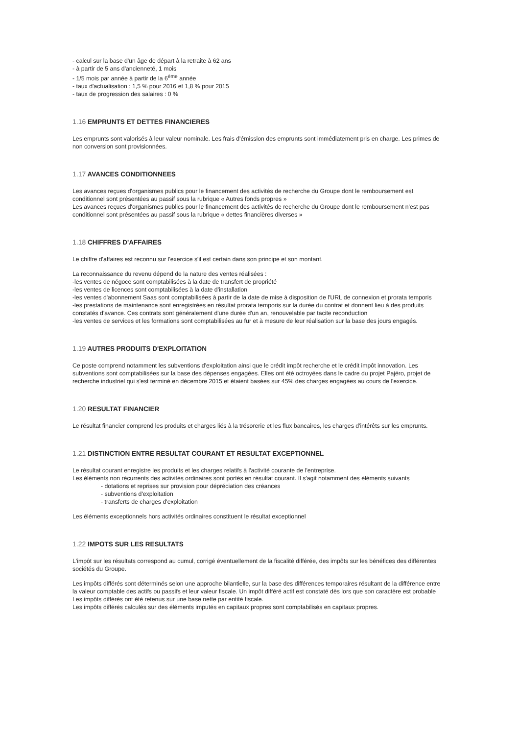- calcul sur la base d'un âge de départ à la retraite à 62 ans
- à partir de 5 ans d'ancienneté, 1 mois
- 1/5 mois par année à partir de la 6<sup>ème</sup> année
- taux d'actualisation : 1,5 % pour 2016 et 1,8 % pour 2015
- taux de progression des salaires : 0 %
1.16 EMPRUNTS ET DETTES FINANCIERES
Les emprunts sont valorisés à leur valeur nominale. Les frais d'émission des emprunts sont immédiatement pris en charge. Les primes de non conversion sont provisionnées.
1.17 AVANCES CONDITIONNEES
Les avances reçues d'organismes publics pour le financement des activités de recherche du Groupe dont le remboursement est conditionnel sont présentées au passif sous la rubrique « Autres fonds propres »
Les avances reçues d'organismes publics pour le financement des activités de recherche du Groupe dont le remboursement n'est pas conditionnel sont présentées au passif sous la rubrique « dettes financières diverses »
1.18 CHIFFRES D'AFFAIRES
Le chiffre d'affaires est reconnu sur l'exercice s'il est certain dans son principe et son montant.
La reconnaissance du revenu dépend de la nature des ventes réalisées :
-les ventes de négoce sont comptabilisées à la date de transfert de propriété
-les ventes de licences sont comptabilisées à la date d'installation
-les ventes d'abonnement Saas sont comptabilisées à partir de la date de mise à disposition de l'URL de connexion et prorata temporis
-les prestations de maintenance sont enregistrées en résultat prorata temporis sur la durée du contrat et donnent lieu à des produits constatés d'avance. Ces contrats sont généralement d'une durée d'un an, renouvelable par tacite reconduction
-les ventes de services et les formations sont comptabilisées au fur et à mesure de leur réalisation sur la base des jours engagés.
1.19 AUTRES PRODUITS D'EXPLOITATION
Ce poste comprend notamment les subventions d'exploitation ainsi que le crédit impôt recherche et le crédit impôt innovation. Les subventions sont comptabilisées sur la base des dépenses engagées. Elles ont été octroyées dans le cadre du projet Pajéro, projet de recherche industriel qui s'est terminé en décembre 2015 et étaient basées sur 45% des charges engagées au cours de l'exercice.
1.20 RESULTAT FINANCIER
Le résultat financier comprend les produits et charges liés à la trésorerie et les flux bancaires, les charges d'intérêts sur les emprunts.
1.21 DISTINCTION ENTRE RESULTAT COURANT ET RESULTAT EXCEPTIONNEL
Le résultat courant enregistre les produits et les charges relatifs à l'activité courante de l'entreprise.
Les éléments non récurrents des activités ordinaires sont portés en résultat courant. Il s'agit notamment des éléments suivants
- dotations et reprises sur provision pour dépréciation des créances
- subventions d'exploitation
- transferts de charges d'exploitation
Les éléments exceptionnels hors activités ordinaires constituent le résultat exceptionnel
1.22 IMPOTS SUR LES RESULTATS
L'impôt sur les résultats correspond au cumul, corrigé éventuellement de la fiscalité différée, des impôts sur les bénéfices des différentes sociétés du Groupe.
Les impôts différés sont déterminés selon une approche bilantielle, sur la base des différences temporaires résultant de la différence entre la valeur comptable des actifs ou passifs et leur valeur fiscale. Un impôt différé actif est constaté dès lors que son caractère est probable
Les impôts différés ont été retenus sur une base nette par entité fiscale.
Les impôts différés calculés sur des éléments imputés en capitaux propres sont comptabilisés en capitaux propres.